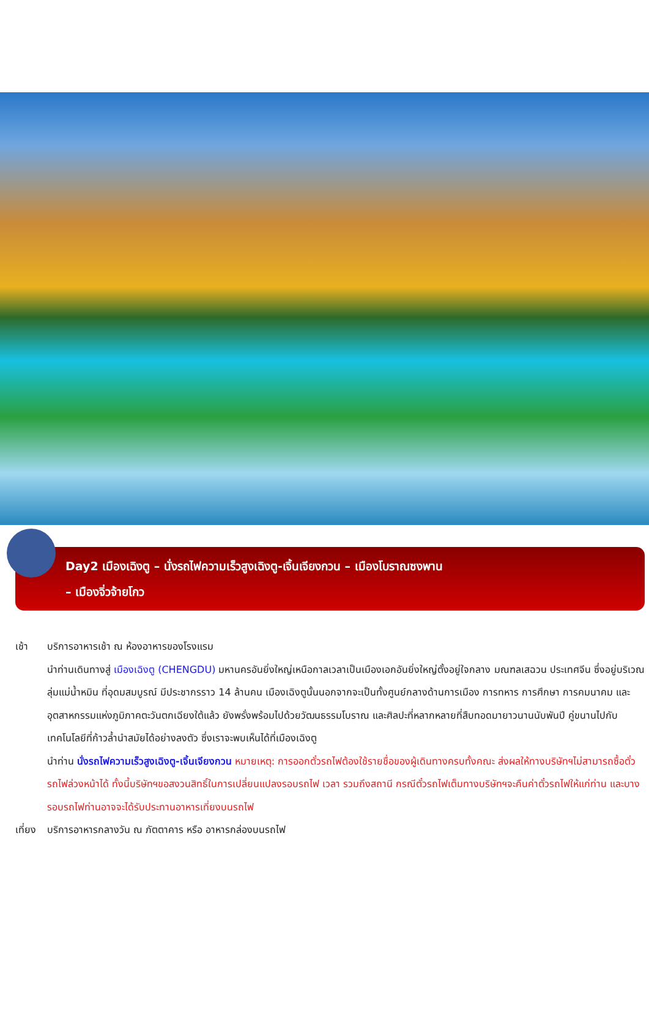Day2 เมืองเฉิงตู – นั่งรถไฟความเร็วสูงเฉิงตู-เจิ้นเจียงกวน – เมืองโบราณซงพาน
– เมืองจิ่วจ้ายโกว
เช้า บริการอาหารเช้า ณ ห้องอาหารของโรงแรม
นำท่านเดินทางสู่ เมืองเฉิงตู (CHENGDU) มหานครอันยิ่งใหญ่เหนือกาลเวลาเป็นเมืองเอกอันยิ่งใหญ่ตั้งอยู่ใจกลาง มณฑลเสฉวน ประเทศจีน ซึ่งอยู่บริเวณลุ่มแม่น้ำหมิน ที่อุดมสมบูรณ์ มีประชากรราว 14 ล้านคน เมืองเฉิงตูนั้นนอกจากจะเป็นทั้งศูนย์กลางด้านการเมือง การทหาร การศึกษา การคมนาคม และอุตสาหกรรมแห่งภูมิภาคตะวันตกเฉียงใต้แล้ว ยังพรั่งพร้อมไปด้วยวัฒนธรรมโบราณ และศิลปะที่หลากหลายที่สืบทอดมายาวนานนับพันปี คู่ขนานไปกับเทคโนโลยีที่ก้าวล้ำนำสมัยได้อย่างลงตัว ซึ่งเราจะพบเห็นได้ที่เมืองเฉิงตู
นำท่าน นั่งรถไฟความเร็วสูงเฉิงตู-เจิ้นเจียงกวน หมายเหตุ: การออกตั๋วรถไฟต้องใช้รายชื่อของผู้เดินทางครบทั้งคณะ ส่งผลให้ทางบริษัทฯไม่สามารถซื้อตั๋วรถไฟล่วงหน้าได้ ทั้งนี้บริษัทฯขอสงวนสิทธิ์ในการเปลี่ยนแปลงรอบรถไฟ เวลา รวมถึงสถานี กรณีตั๋วรถไฟเต็มทางบริษัทฯจะคืนค่าตั๋วรถไฟให้แก่ท่าน และบางรอบรถไฟท่านอาจจะได้รับประทานอาหารเที่ยงบนรถไฟ
เที่ยง
บริการอาหารกลางวัน ณ ภัตตาคาร หรือ อาหารกล่องบนรถไฟ